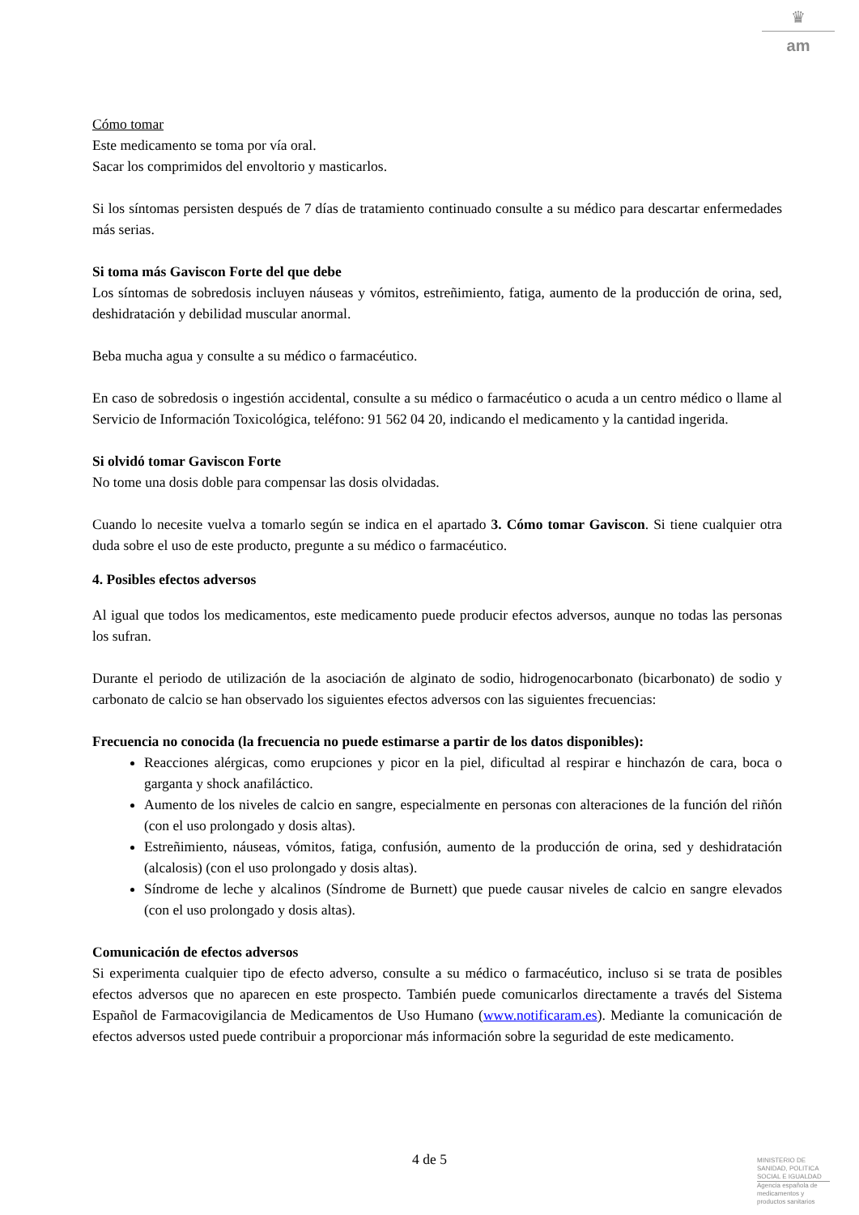♛
am
Cómo tomar
Este medicamento se toma por vía oral.
Sacar los comprimidos del envoltorio y masticarlos.
Si los síntomas persisten después de 7 días de tratamiento continuado consulte a su médico para descartar enfermedades más serias.
Si toma más Gaviscon Forte del que debe
Los síntomas de sobredosis incluyen náuseas y vómitos, estreñimiento, fatiga, aumento de la producción de orina, sed, deshidratación y debilidad muscular anormal.
Beba mucha agua y consulte a su médico o farmacéutico.
En caso de sobredosis o ingestión accidental, consulte a su médico o farmacéutico o acuda a un centro médico o llame al Servicio de Información Toxicológica, teléfono: 91 562 04 20, indicando el medicamento y la cantidad ingerida.
Si olvidó tomar Gaviscon Forte
No tome una dosis doble para compensar las dosis olvidadas.
Cuando lo necesite vuelva a tomarlo según se indica en el apartado 3. Cómo tomar Gaviscon. Si tiene cualquier otra duda sobre el uso de este producto, pregunte a su médico o farmacéutico.
4. Posibles efectos adversos
Al igual que todos los medicamentos, este medicamento puede producir efectos adversos, aunque no todas las personas los sufran.
Durante el periodo de utilización de la asociación de alginato de sodio, hidrogenocarbonato (bicarbonato) de sodio y carbonato de calcio se han observado los siguientes efectos adversos con las siguientes frecuencias:
Frecuencia no conocida (la frecuencia no puede estimarse a partir de los datos disponibles):
Reacciones alérgicas, como erupciones y picor en la piel, dificultad al respirar e hinchazón de cara, boca o garganta y shock anafiláctico.
Aumento de los niveles de calcio en sangre, especialmente en personas con alteraciones de la función del riñón (con el uso prolongado y dosis altas).
Estreñimiento, náuseas, vómitos, fatiga, confusión, aumento de la producción de orina, sed y deshidratación (alcalosis) (con el uso prolongado y dosis altas).
Síndrome de leche y alcalinos (Síndrome de Burnett) que puede causar niveles de calcio en sangre elevados (con el uso prolongado y dosis altas).
Comunicación de efectos adversos
Si experimenta cualquier tipo de efecto adverso, consulte a su médico o farmacéutico, incluso si se trata de posibles efectos adversos que no aparecen en este prospecto. También puede comunicarlos directamente a través del Sistema Español de Farmacovigilancia de Medicamentos de Uso Humano (www.notificaram.es). Mediante la comunicación de efectos adversos usted puede contribuir a proporcionar más información sobre la seguridad de este medicamento.
4 de 5
MINISTERIO DE
SANIDAD, POLITICA
SOCIAL E IGUALDAD
Agencia española de
medicamentos y
productos sanitarios